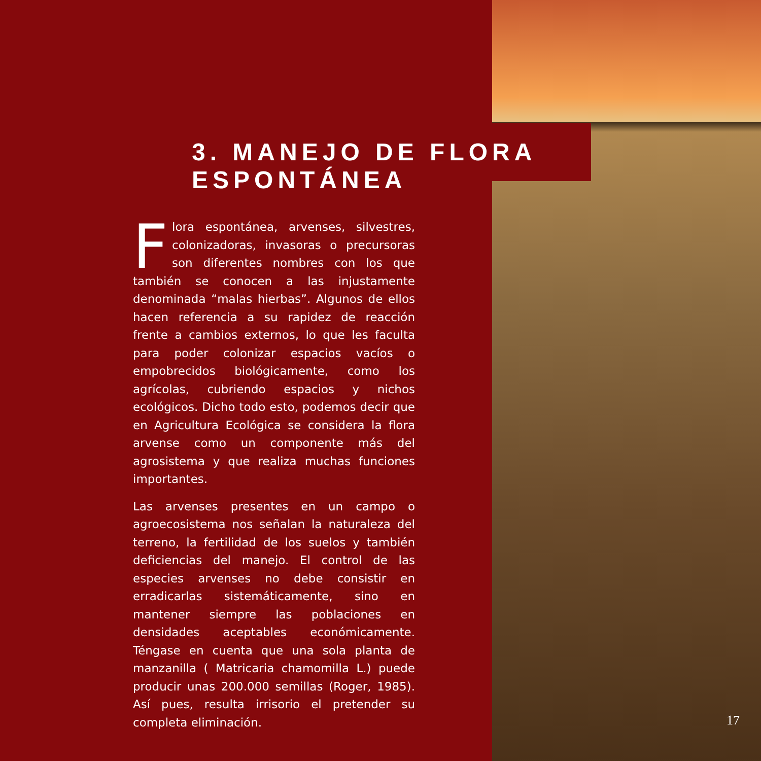3. MANEJO DE FLORA ESPONTÁNEA
Flora espontánea, arvenses, silvestres, colonizadoras, invasoras o precursoras son diferentes nombres con los que también se conocen a las injustamente denominada “malas hierbas”. Algunos de ellos hacen referencia a su rapidez de reacción frente a cambios externos, lo que les faculta para poder colonizar espacios vacíos o empobrecidos biológicamente, como los agrícolas, cubriendo espacios y nichos ecológicos. Dicho todo esto, podemos decir que en Agricultura Ecológica se considera la flora arvense como un componente más del agrosistema y que realiza muchas funciones importantes.
Las arvenses presentes en un campo o agroecosistema nos señalan la naturaleza del terreno, la fertilidad de los suelos y también deficiencias del manejo. El control de las especies arvenses no debe consistir en erradicarlas sistemáticamente, sino en mantener siempre las poblaciones en densidades aceptables económicamente. Téngase en cuenta que una sola planta de manzanilla ( Matricaria chamomilla L.) puede producir unas 200.000 semillas (Roger, 1985). Así pues, resulta irrisorio el pretender su completa eliminación.
17